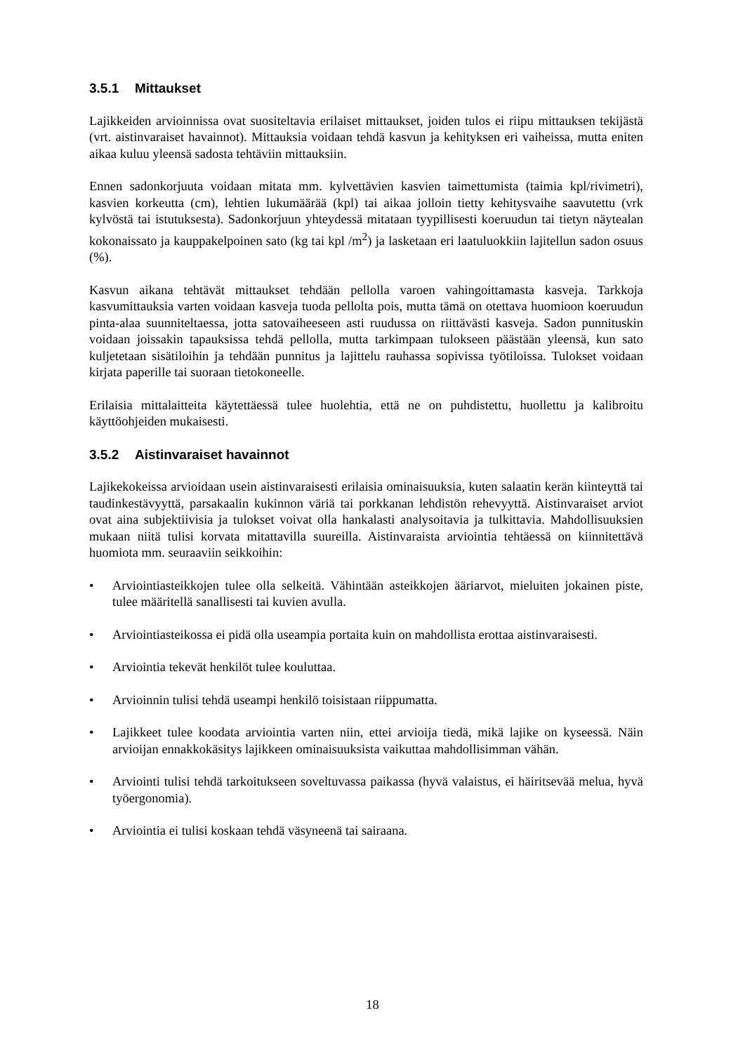3.5.1 Mittaukset
Lajikkeiden arvioinnissa ovat suositeltavia erilaiset mittaukset, joiden tulos ei riipu mittauksen tekijästä (vrt. aistinvaraiset havainnot). Mittauksia voidaan tehdä kasvun ja kehityksen eri vaiheissa, mutta eniten aikaa kuluu yleensä sadosta tehtäviin mittauksiin.
Ennen sadonkorjuuta voidaan mitata mm. kylvettävien kasvien taimettumista (taimia kpl/rivimetri), kasvien korkeutta (cm), lehtien lukumäärää (kpl) tai aikaa jolloin tietty kehitysvaihe saavutettu (vrk kylvöstä tai istutuksesta). Sadonkorjuun yhteydessä mitataan tyypillisesti koeruudun tai tietyn näytealan kokonaissato ja kauppakelpoinen sato (kg tai kpl /m<sup>2</sup>) ja lasketaan eri laatuluokkiin lajitellun sadon osuus (%).
Kasvun aikana tehtävät mittaukset tehdään pellolla varoen vahingoittamasta kasveja. Tarkkoja kasvumittauksia varten voidaan kasveja tuoda pellolta pois, mutta tämä on otettava huomioon koeruudun pinta-alaa suunniteltaessa, jotta satovaiheeseen asti ruudussa on riittävästi kasveja. Sadon punnituskin voidaan joissakin tapauksissa tehdä pellolla, mutta tarkimpaan tulokseen päästään yleensä, kun sato kuljetetaan sisätiloihin ja tehdään punnitus ja lajittelu rauhassa sopivissa työtiloissa. Tulokset voidaan kirjata paperille tai suoraan tietokoneelle.
Erilaisia mittalaitteita käytettäessä tulee huolehtia, että ne on puhdistettu, huollettu ja kalibroitu käyttöohjeiden mukaisesti.
3.5.2 Aistinvaraiset havainnot
Lajikekokeissa arvioidaan usein aistinvaraisesti erilaisia ominaisuuksia, kuten salaatin kerän kiinteyttä tai taudinkestävyyttä, parsakaalin kukinnon väriä tai porkkanan lehdistön rehevyyttä. Aistinvaraiset arviot ovat aina subjektiivisia ja tulokset voivat olla hankalasti analysoitavia ja tulkittavia. Mahdollisuuksien mukaan niitä tulisi korvata mitattavilla suureilla. Aistinvaraista arviointia tehtäessä on kiinnitettävä huomiota mm. seuraaviin seikkoihin:
• Arviointiasteikkojen tulee olla selkeitä. Vähintään asteikkojen ääriarvot, mieluiten jokainen piste, tulee määritellä sanallisesti tai kuvien avulla.
• Arviointiasteikossa ei pidä olla useampia portaita kuin on mahdollista erottaa aistinvaraisesti.
• Arviointia tekevät henkilöt tulee kouluttaa.
• Arvioinnin tulisi tehdä useampi henkilö toisistaan riippumatta.
• Lajikkeet tulee koodata arviointia varten niin, ettei arvioija tiedä, mikä lajike on kyseessä. Näin arvioijan ennakkokäsitys lajikkeen ominaisuuksista vaikuttaa mahdollisimman vähän.
• Arviointi tulisi tehdä tarkoitukseen soveltuvassa paikassa (hyvä valaistus, ei häiritsevää melua, hyvä työergonomia).
• Arviointia ei tulisi koskaan tehdä väsyneenä tai sairaana.
18